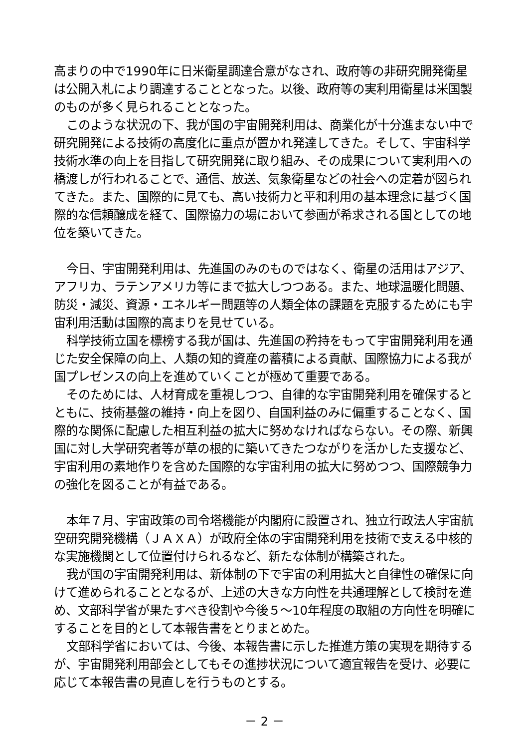高まりの中で1990年に日米衛星調達合意がなされ、政府等の非研究開発衛星は公開入札により調達することとなった。以後、政府等の実利用衛星は米国製のものが多く見られることとなった。
このような状況の下、我が国の宇宙開発利用は、商業化が十分進まない中で研究開発による技術の高度化に重点が置かれ発達してきた。そして、宇宙科学技術水準の向上を目指して研究開発に取り組み、その成果について実利用への橋渡しが行われることで、通信、放送、気象衛星などの社会への定着が図られてきた。また、国際的に見ても、高い技術力と平和利用の基本理念に基づく国際的な信頼醸成を経て、国際協力の場において参画が希求される国としての地位を築いてきた。
今日、宇宙開発利用は、先進国のみのものではなく、衛星の活用はアジア、アフリカ、ラテンアメリカ等にまで拡大しつつある。また、地球温暖化問題、防災・減災、資源・エネルギー問題等の人類全体の課題を克服するためにも宇宙利用活動は国際的高まりを見せている。
科学技術立国を標榜する我が国は、先進国の矜持をもって宇宙開発利用を通じた安全保障の向上、人類の知的資産の蓄積による貢献、国際協力による我が国プレゼンスの向上を進めていくことが極めて重要である。
そのためには、人材育成を重視しつつ、自律的な宇宙開発利用を確保するとともに、技術基盤の維持・向上を図り、自国利益のみに偏重することなく、国際的な関係に配慮した相互利益の拡大に努めなければならない。その際、新興国に対し大学研究者等が草の根的に築いてきたつながりを活かした支援など、宇宙利用の素地作りを含めた国際的な宇宙利用の拡大に努めつつ、国際競争力の強化を図ることが有益である。
本年７月、宇宙政策の司令塔機能が内閣府に設置され、独立行政法人宇宙航空研究開発機構（ＪＡＸＡ）が政府全体の宇宙開発利用を技術で支える中核的な実施機関として位置付けられるなど、新たな体制が構築された。
我が国の宇宙開発利用は、新体制の下で宇宙の利用拡大と自律性の確保に向けて進められることとなるが、上述の大きな方向性を共通理解として検討を進め、文部科学省が果たすべき役割や今後５～10年程度の取組の方向性を明確にすることを目的として本報告書をとりまとめた。
文部科学省においては、今後、本報告書に示した推進方策の実現を期待するが、宇宙開発利用部会としてもその進捗状況について適宜報告を受け、必要に応じて本報告書の見直しを行うものとする。
－ 2 －